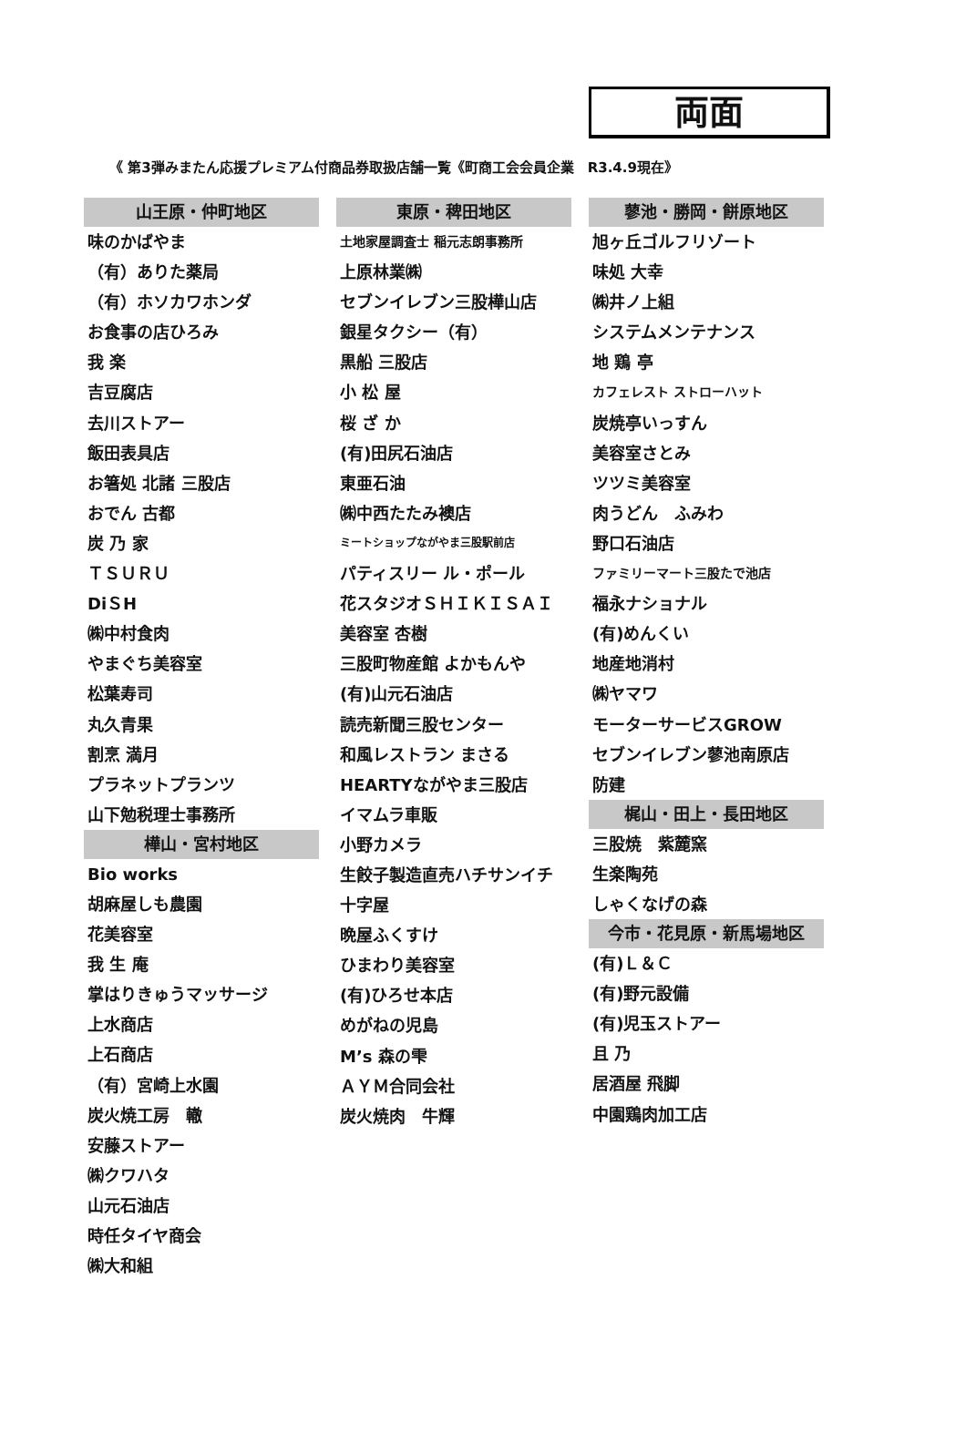両面
《 第3弾みまたん応援プレミアム付商品券取扱店舗一覧《町商工会会員企業　R3.4.9現在》
山王原・仲町地区
味のかばやま
（有）ありた薬局
（有）ホソカワホンダ
お食事の店ひろみ
我 楽
吉豆腐店
去川ストアー
飯田表具店
お箸処 北諸 三股店
おでん 古都
炭 乃 家
ＴＳＵＲＵ
DiＳH
㈱中村食肉
やまぐち美容室
松葉寿司
丸久青果
割烹 満月
プラネットプランツ
山下勉税理士事務所
樺山・宮村地区
Bio works
胡麻屋しも農園
花美容室
我 生 庵
掌はりきゅうマッサージ
上水商店
上石商店
（有）宮崎上水園
炭火焼工房　轍
安藤ストアー
㈱クワハタ
山元石油店
時任タイヤ商会
㈱大和組
東原・稗田地区
土地家屋調査士 稲元志朗事務所
上原林業㈱
セブンイレブン三股樺山店
銀星タクシー（有）
黒船 三股店
小 松 屋
桜 ざ か
(有)田尻石油店
東亜石油
㈱中西たたみ襖店
ミートショップながやま三股駅前店
パティスリー ル・ポール
花スタジオＳＨＩＫＩＳＡＩ
美容室 杏樹
三股町物産館 よかもんや
(有)山元石油店
読売新聞三股センター
和風レストラン まさる
HEARTYながやま三股店
イマムラ車販
小野カメラ
生餃子製造直売ハチサンイチ
十字屋
晩屋ふくすけ
ひまわり美容室
(有)ひろせ本店
めがねの児島
M’s 森の雫
ＡＹＭ合同会社
炭火焼肉　牛輝
蓼池・勝岡・餅原地区
旭ヶ丘ゴルフリゾート
味処 大幸
㈱井ノ上組
システムメンテナンス
地 鶏 亭
カフェレスト ストローハット
炭焼亭いっすん
美容室さとみ
ツツミ美容室
肉うどん　ふみわ
野口石油店
ファミリーマート三股たで池店
福永ナショナル
(有)めんくい
地産地消村
㈱ヤマワ
モーターサービスGROW
セブンイレブン蓼池南原店
防建
梶山・田上・長田地区
三股焼　紫麓窯
生楽陶苑
しゃくなげの森
今市・花見原・新馬場地区
(有)Ｌ＆Ｃ
(有)野元設備
(有)児玉ストアー
且 乃
居酒屋 飛脚
中園鶏肉加工店